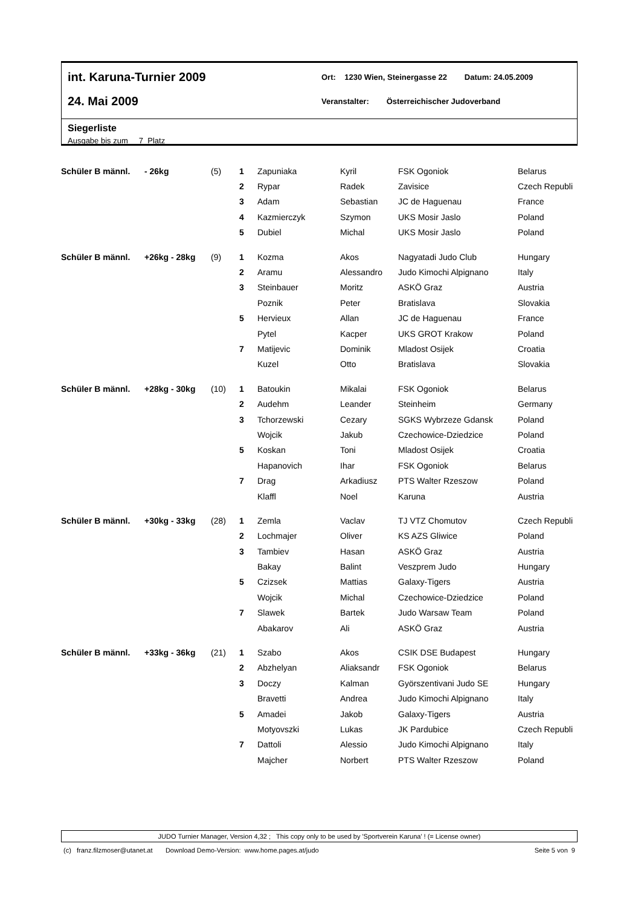int. Karuna-Turnier 2009
Ort: 1230 Wien, Steinergasse 22 Datum: 24.05.2009
24. Mai 2009
Veranstalter: Österreichischer Judoverband
Siegerliste
Ausgabe bis zum 7 Platz
| Schüler B männl. | - 26kg | (5) | 1 | Zapuniaka | Kyril | FSK Ogoniok | Belarus |
| | | | 2 | Rypar | Radek | Zavisice | Czech Republi |
| | | | 3 | Adam | Sebastian | JC de Haguenau | France |
| | | | 4 | Kazmierczyk | Szymon | UKS Mosir Jaslo | Poland |
| | | | 5 | Dubiel | Michal | UKS Mosir Jaslo | Poland |
| Schüler B männl. | +26kg - 28kg | (9) | 1 | Kozma | Akos | Nagyatadi Judo Club | Hungary |
| | | | 2 | Aramu | Alessandro | Judo Kimochi Alpignano | Italy |
| | | | 3 | Steinbauer | Moritz | ASKÖ Graz | Austria |
| | | | | Poznik | Peter | Bratislava | Slovakia |
| | | | 5 | Hervieux | Allan | JC de Haguenau | France |
| | | | | Pytel | Kacper | UKS GROT Krakow | Poland |
| | | | 7 | Matijevic | Dominik | Mladost Osijek | Croatia |
| | | | | Kuzel | Otto | Bratislava | Slovakia |
| Schüler B männl. | +28kg - 30kg | (10) | 1 | Batoukin | Mikalai | FSK Ogoniok | Belarus |
| | | | 2 | Audehm | Leander | Steinheim | Germany |
| | | | 3 | Tchorzewski | Cezary | SGKS Wybrzeze Gdansk | Poland |
| | | | | Wojcik | Jakub | Czechowice-Dziedzice | Poland |
| | | | 5 | Koskan | Toni | Mladost Osijek | Croatia |
| | | | | Hapanovich | Ihar | FSK Ogoniok | Belarus |
| | | | 7 | Drag | Arkadiusz | PTS Walter Rzeszow | Poland |
| | | | | Klaffl | Noel | Karuna | Austria |
| Schüler B männl. | +30kg - 33kg | (28) | 1 | Zemla | Vaclav | TJ VTZ Chomutov | Czech Republi |
| | | | 2 | Lochmajer | Oliver | KS AZS Gliwice | Poland |
| | | | 3 | Tambiev | Hasan | ASKÖ Graz | Austria |
| | | | | Bakay | Balint | Veszprem Judo | Hungary |
| | | | 5 | Czizsek | Mattias | Galaxy-Tigers | Austria |
| | | | | Wojcik | Michal | Czechowice-Dziedzice | Poland |
| | | | 7 | Slawek | Bartek | Judo Warsaw Team | Poland |
| | | | | Abakarov | Ali | ASKÖ Graz | Austria |
| Schüler B männl. | +33kg - 36kg | (21) | 1 | Szabo | Akos | CSIK DSE Budapest | Hungary |
| | | | 2 | Abzhelyan | Aliaksandr | FSK Ogoniok | Belarus |
| | | | 3 | Doczy | Kalman | Györszentivani Judo SE | Hungary |
| | | | | Bravetti | Andrea | Judo Kimochi Alpignano | Italy |
| | | | 5 | Amadei | Jakob | Galaxy-Tigers | Austria |
| | | | | Motyovszki | Lukas | JK Pardubice | Czech Republi |
| | | | 7 | Dattoli | Alessio | Judo Kimochi Alpignano | Italy |
| | | | | Majcher | Norbert | PTS Walter Rzeszow | Poland |
JUDO Turnier Manager, Version 4,32 ; This copy only to be used by 'Sportverein Karuna' ! (= License owner)
(c) franz.filzmoser@utanet.at Download Demo-Version: www.home.pages.at/judo Seite 5 von 9